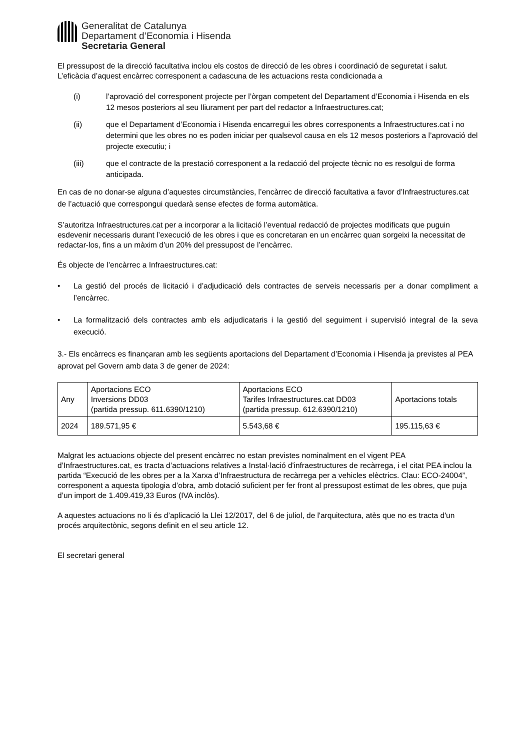Generalitat de Catalunya
Departament d’Economia i Hisenda
Secretaria General
El pressupost de la direcció facultativa inclou els costos de direcció de les obres i coordinació de seguretat i salut. L’eficàcia d’aquest encàrrec corresponent a cadascuna de les actuacions resta condicionada a
(i) l’aprovació del corresponent projecte per l’òrgan competent del Departament d’Economia i Hisenda en els 12 mesos posteriors al seu lliurament per part del redactor a Infraestructures.cat;
(ii) que el Departament d’Economia i Hisenda encarregui les obres corresponents a Infraestructures.cat i no determini que les obres no es poden iniciar per qualsevol causa en els 12 mesos posteriors a l’aprovació del projecte executiu; i
(iii) que el contracte de la prestació corresponent a la redacció del projecte tècnic no es resolgui de forma anticipada.
En cas de no donar-se alguna d’aquestes circumstàncies, l’encàrrec de direcció facultativa a favor d’Infraestructures.cat de l’actuació que correspongui quedarà sense efectes de forma automàtica.
S’autoritza Infraestructures.cat per a incorporar a la licitació l’eventual redacció de projectes modificats que puguin esdevenir necessaris durant l’execució de les obres i que es concretaran en un encàrrec quan sorgeixi la necessitat de redactar-los, fins a un màxim d’un 20% del pressupost de l’encàrrec.
És objecte de l’encàrrec a Infraestructures.cat:
• La gestió del procés de licitació i d’adjudicació dels contractes de serveis necessaris per a donar compliment a l’encàrrec.
• La formalització dels contractes amb els adjudicataris i la gestió del seguiment i supervisió integral de la seva execució.
3.- Els encàrrecs es finançaran amb les següents aportacions del Departament d’Economia i Hisenda ja previstes al PEA aprovat pel Govern amb data 3 de gener de 2024:
| Any | Aportacions ECO Inversions DD03 (partida pressup. 611.6390/1210) | Aportacions ECO Tarifes Infraestructures.cat DD03 (partida pressup. 612.6390/1210) | Aportacions totals |
| 2024 | 189.571,95 € | 5.543,68 € | 195.115,63 € |
Malgrat les actuacions objecte del present encàrrec no estan previstes nominalment en el vigent PEA d’Infraestructures.cat, es tracta d’actuacions relatives a Instal·lació d'infraestructures de recàrrega, i el citat PEA inclou la partida “Execució de les obres per a la Xarxa d’Infraestructura de recàrrega per a vehicles elèctrics. Clau: ECO-24004”, corresponent a aquesta tipologia d’obra, amb dotació suficient per fer front al pressupost estimat de les obres, que puja d’un import de 1.409.419,33 Euros (IVA inclòs).
A aquestes actuacions no li és d’aplicació la Llei 12/2017, del 6 de juliol, de l'arquitectura, atès que no es tracta d'un procés arquitectònic, segons definit en el seu article 12.
El secretari general